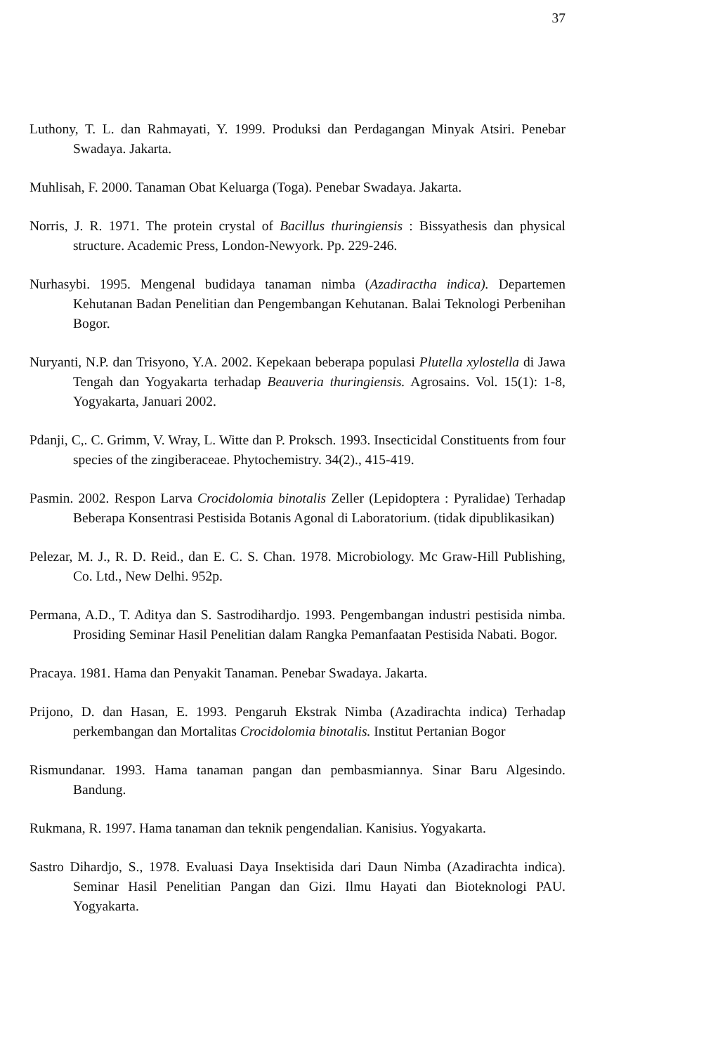37
Luthony, T. L. dan Rahmayati, Y. 1999. Produksi dan Perdagangan Minyak Atsiri. Penebar Swadaya. Jakarta.
Muhlisah, F. 2000. Tanaman Obat Keluarga (Toga). Penebar Swadaya. Jakarta.
Norris, J. R. 1971. The protein crystal of Bacillus thuringiensis : Bissyathesis dan physical structure. Academic Press, London-Newyork. Pp. 229-246.
Nurhasybi. 1995. Mengenal budidaya tanaman nimba (Azadiractha indica). Departemen Kehutanan Badan Penelitian dan Pengembangan Kehutanan. Balai Teknologi Perbenihan Bogor.
Nuryanti, N.P. dan Trisyono, Y.A. 2002. Kepekaan beberapa populasi Plutella xylostella di Jawa Tengah dan Yogyakarta terhadap Beauveria thuringiensis. Agrosains. Vol. 15(1): 1-8, Yogyakarta, Januari 2002.
Pdanji, C,. C. Grimm, V. Wray, L. Witte dan P. Proksch. 1993. Insecticidal Constituents from four species of the zingiberaceae. Phytochemistry. 34(2)., 415-419.
Pasmin. 2002. Respon Larva Crocidolomia binotalis Zeller (Lepidoptera : Pyralidae) Terhadap Beberapa Konsentrasi Pestisida Botanis Agonal di Laboratorium. (tidak dipublikasikan)
Pelezar, M. J., R. D. Reid., dan E. C. S. Chan. 1978. Microbiology. Mc Graw-Hill Publishing, Co. Ltd., New Delhi. 952p.
Permana, A.D., T. Aditya dan S. Sastrodihardjo. 1993. Pengembangan industri pestisida nimba. Prosiding Seminar Hasil Penelitian dalam Rangka Pemanfaatan Pestisida Nabati. Bogor.
Pracaya. 1981. Hama dan Penyakit Tanaman. Penebar Swadaya. Jakarta.
Prijono, D. dan Hasan, E. 1993. Pengaruh Ekstrak Nimba (Azadirachta indica) Terhadap perkembangan dan Mortalitas Crocidolomia binotalis. Institut Pertanian Bogor
Rismundanar. 1993. Hama tanaman pangan dan pembasmiannya. Sinar Baru Algesindo. Bandung.
Rukmana, R. 1997. Hama tanaman dan teknik pengendalian. Kanisius. Yogyakarta.
Sastro Dihardjo, S., 1978. Evaluasi Daya Insektisida dari Daun Nimba (Azadirachta indica). Seminar Hasil Penelitian Pangan dan Gizi. Ilmu Hayati dan Bioteknologi PAU. Yogyakarta.